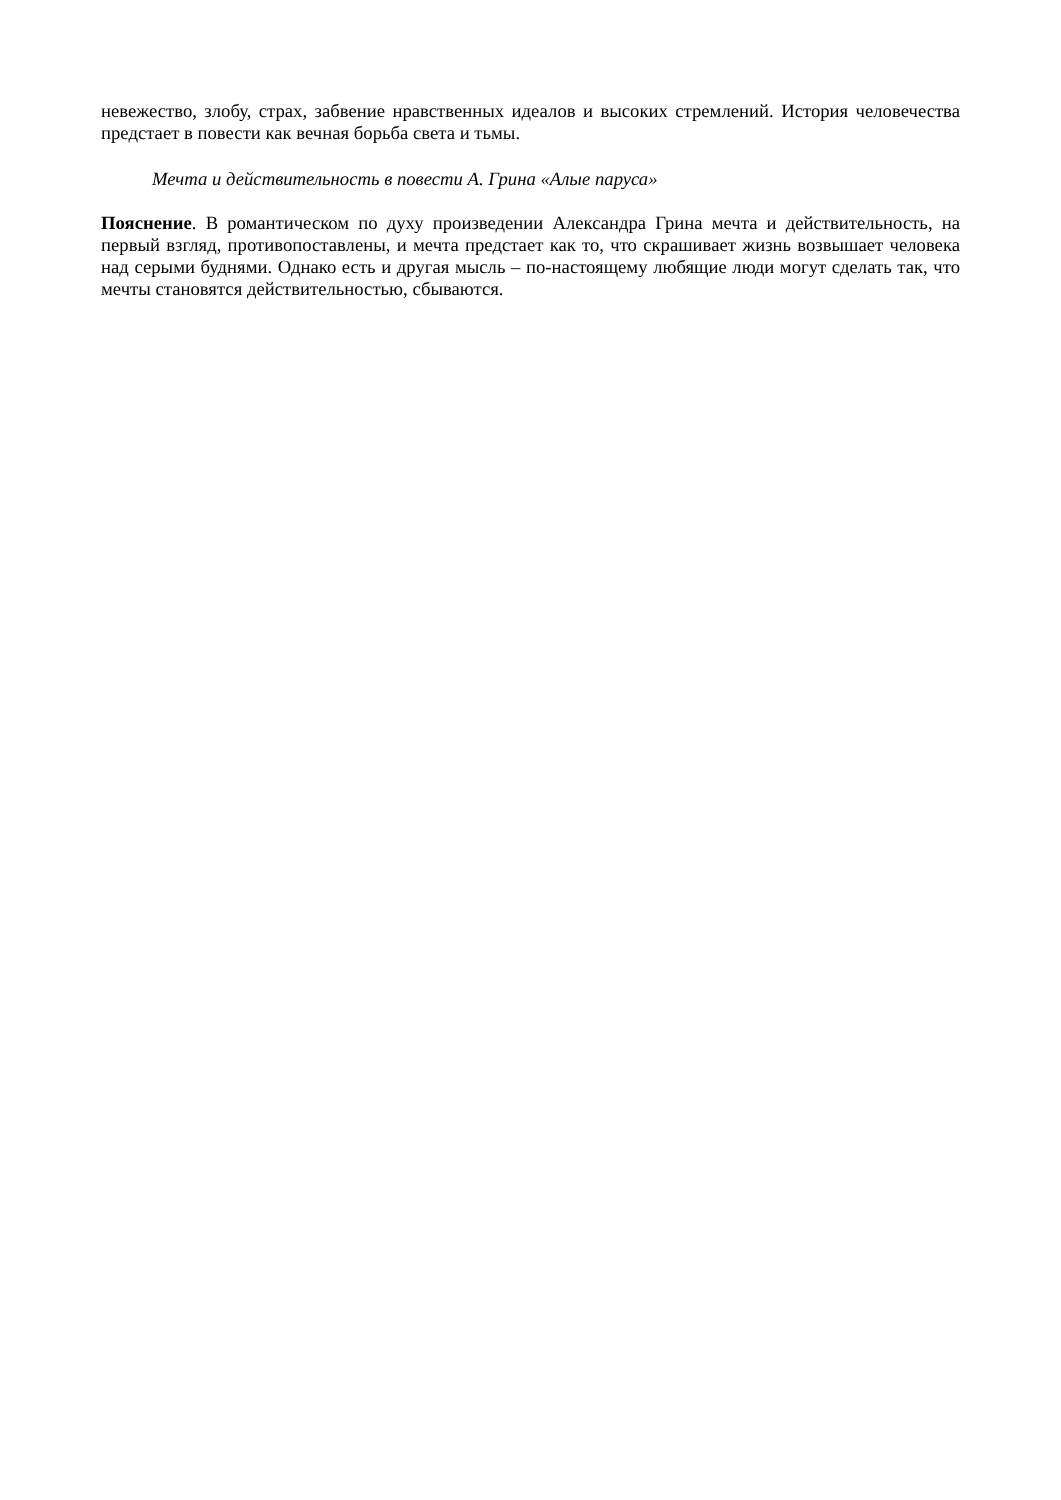невежество, злобу, страх, забвение нравственных идеалов и высоких стремлений. История человечества предстает в повести как вечная борьба света и тьмы.
Мечта и действительность в повести А. Грина «Алые паруса»
Пояснение. В романтическом по духу произведении Александра Грина мечта и действительность, на первый взгляд, противопоставлены, и мечта предстает как то, что скрашивает жизнь возвышает человека над серыми буднями. Однако есть и другая мысль – по-настоящему любящие люди могут сделать так, что мечты становятся действительностью, сбываются.